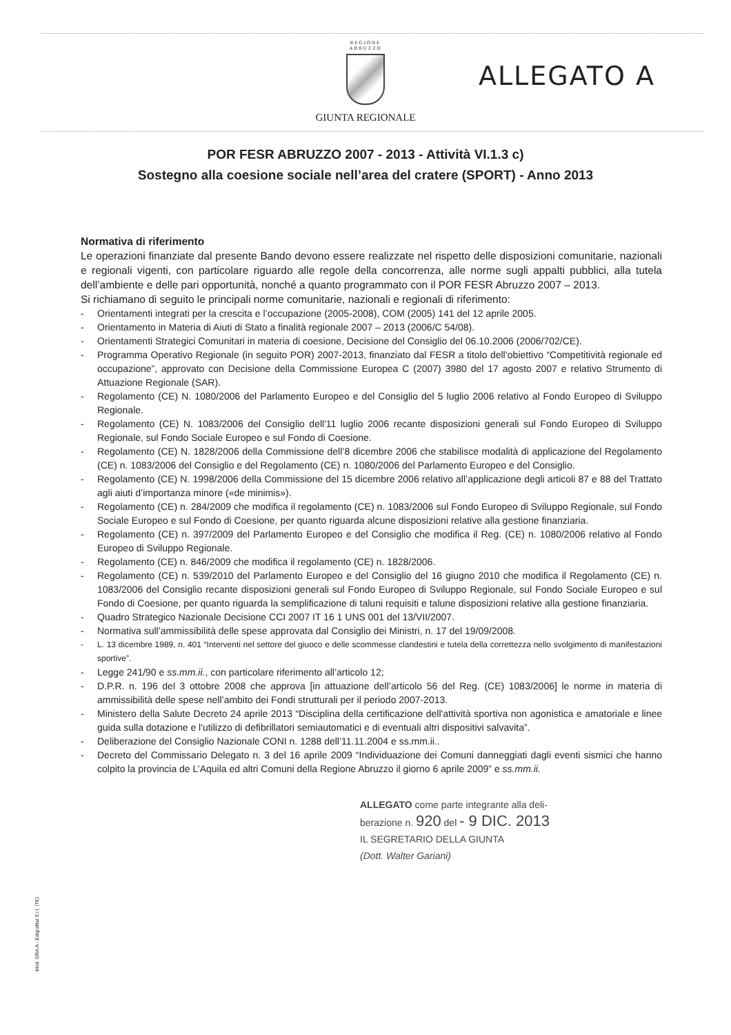REGIONE
ABRUZZO
GIUNTA REGIONALE
ALLEGATO A
POR FESR ABRUZZO 2007 - 2013 - Attività VI.1.3 c)
Sostegno alla coesione sociale nell’area del cratere (SPORT) - Anno 2013
Normativa di riferimento
Le operazioni finanziate dal presente Bando devono essere realizzate nel rispetto delle disposizioni comunitarie, nazionali e regionali vigenti, con particolare riguardo alle regole della concorrenza, alle norme sugli appalti pubblici, alla tutela dell’ambiente e delle pari opportunità, nonché a quanto programmato con il POR FESR Abruzzo 2007 – 2013.
Si richiamano di seguito le principali norme comunitarie, nazionali e regionali di riferimento:
- Orientamenti integrati per la crescita e l’occupazione (2005-2008), COM (2005) 141 del 12 aprile 2005.
- Orientamento in Materia di Aiuti di Stato a finalità regionale 2007 – 2013 (2006/C 54/08).
- Orientamenti Strategici Comunitari in materia di coesione, Decisione del Consiglio del 06.10.2006 (2006/702/CE).
- Programma Operativo Regionale (in seguito POR) 2007-2013, finanziato dal FESR a titolo dell’obiettivo “Competitività regionale ed occupazione”, approvato con Decisione della Commissione Europea C (2007) 3980 del 17 agosto 2007 e relativo Strumento di Attuazione Regionale (SAR).
- Regolamento (CE) N. 1080/2006 del Parlamento Europeo e del Consiglio del 5 luglio 2006 relativo al Fondo Europeo di Sviluppo Regionale.
- Regolamento (CE) N. 1083/2006 del Consiglio dell'11 luglio 2006 recante disposizioni generali sul Fondo Europeo di Sviluppo Regionale, sul Fondo Sociale Europeo e sul Fondo di Coesione.
- Regolamento (CE) N. 1828/2006 della Commissione dell’8 dicembre 2006 che stabilisce modalità di applicazione del Regolamento (CE) n. 1083/2006 del Consiglio e del Regolamento (CE) n. 1080/2006 del Parlamento Europeo e del Consiglio.
- Regolamento (CE) N. 1998/2006 della Commissione del 15 dicembre 2006 relativo all’applicazione degli articoli 87 e 88 del Trattato agli aiuti d’importanza minore («de minimis»).
- Regolamento (CE) n. 284/2009 che modifica il regolamento (CE) n. 1083/2006 sul Fondo Europeo di Sviluppo Regionale, sul Fondo Sociale Europeo e sul Fondo di Coesione, per quanto riguarda alcune disposizioni relative alla gestione finanziaria.
- Regolamento (CE) n. 397/2009 del Parlamento Europeo e del Consiglio che modifica il Reg. (CE) n. 1080/2006 relativo al Fondo Europeo di Sviluppo Regionale.
- Regolamento (CE) n. 846/2009 che modifica il regolamento (CE) n. 1828/2006.
- Regolamento (CE) n. 539/2010 del Parlamento Europeo e del Consiglio del 16 giugno 2010 che modifica il Regolamento (CE) n. 1083/2006 del Consiglio recante disposizioni generali sul Fondo Europeo di Sviluppo Regionale, sul Fondo Sociale Europeo e sul Fondo di Coesione, per quanto riguarda la semplificazione di taluni requisiti e talune disposizioni relative alla gestione finanziaria.
- Quadro Strategico Nazionale Decisione CCI 2007 IT 16 1 UNS 001 del 13/VII/2007.
- Normativa sull’ammissibilità delle spese approvata dal Consiglio dei Ministri, n. 17 del 19/09/2008.
- L. 13 dicembre 1989, n. 401 “Interventi nel settore del giuoco e delle scommesse clandestini e tutela della correttezza nello svolgimento di manifestazioni sportive”.
- Legge 241/90 e ss.mm.ii., con particolare riferimento all’articolo 12;
- D.P.R. n. 196 del 3 ottobre 2008 che approva [in attuazione dell’articolo 56 del Reg. (CE) 1083/2006] le norme in materia di ammissibilità delle spese nell’ambito dei Fondi strutturali per il periodo 2007-2013.
- Ministero della Salute Decreto 24 aprile 2013 “Disciplina della certificazione dell'attività sportiva non agonistica e amatoriale e linee guida sulla dotazione e l'utilizzo di defibrillatori semiautomatici e di eventuali altri dispositivi salvavita”.
- Deliberazione del Consiglio Nazionale CONI n. 1288 dell’11.11.2004 e ss.mm.ii..
- Decreto del Commissario Delegato n. 3 del 16 aprile 2009 “Individuazione dei Comuni danneggiati dagli eventi sismici che hanno colpito la provincia de L’Aquila ed altri Comuni della Regione Abruzzo il giorno 6 aprile 2009” e ss.mm.ii.
ALLEGATO come parte integrante alla deli-
berazione n. 920 del - 9 DIC. 2013
IL SEGRETARIO DELLA GIUNTA
(Dott. Walter Gariani)
Mod. GRA.A - Edigrafital S.r.l. (TE)